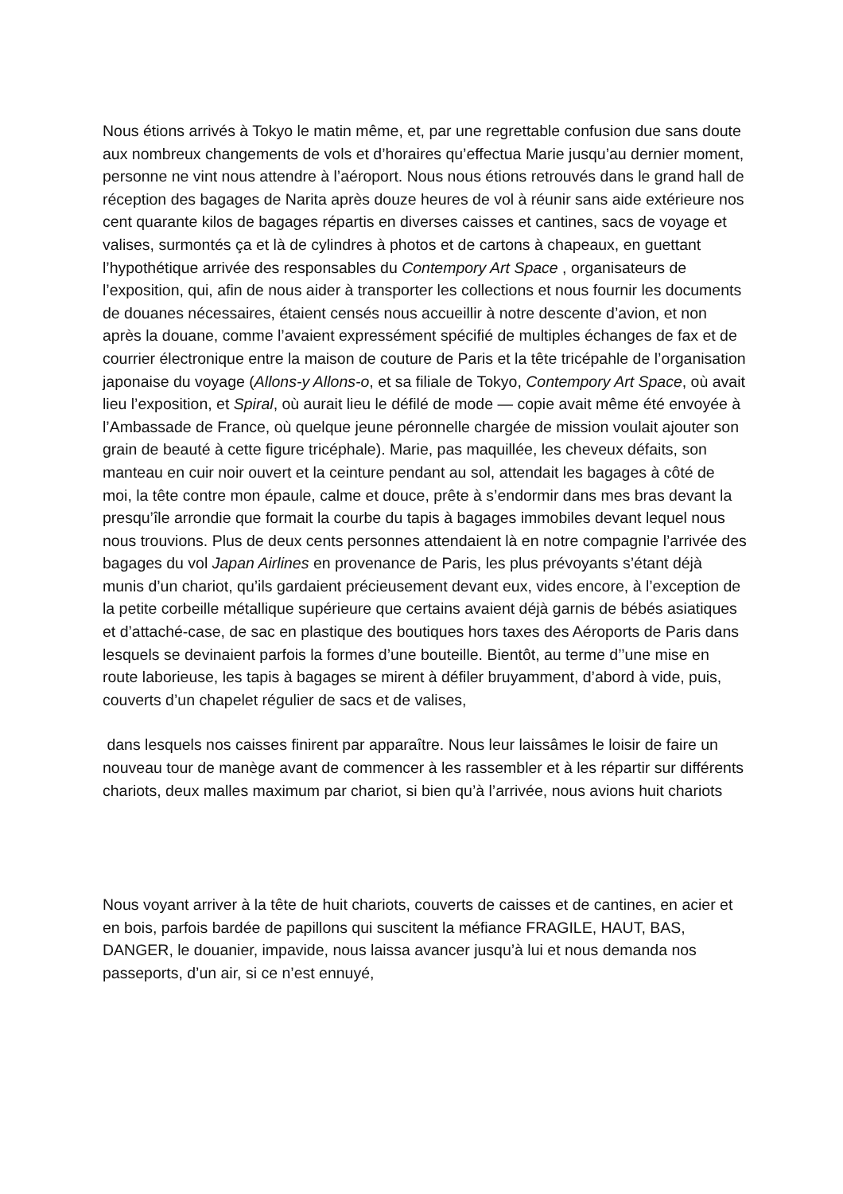Nous étions arrivés à Tokyo le matin même, et, par une regrettable confusion due sans doute aux nombreux changements de vols et d’horaires qu’effectua Marie jusqu’au dernier moment, personne ne vint nous attendre à l’aéroport. Nous nous étions retrouvés dans le grand hall de réception des bagages de Narita après douze heures de vol à réunir sans aide extérieure nos cent quarante kilos de bagages répartis en diverses caisses et cantines, sacs de voyage et valises, surmontés ça et là de cylindres à photos et de cartons à chapeaux, en guettant l’hypothétique arrivée des responsables du Contempory Art Space , organisateurs de l’exposition, qui, afin de nous aider à transporter les collections et nous fournir les documents de douanes nécessaires, étaient censés nous accueillir à notre descente d’avion, et non après la douane, comme l’avaient expressément spécifié de multiples échanges de fax et de courrier électronique entre la maison de couture de Paris et la tête tricépahle de l’organisation japonaise du voyage (Allons-y Allons-o, et sa filiale de Tokyo, Contempory Art Space, où avait lieu l’exposition, et Spiral, où aurait lieu le défilé de mode — copie avait même été envoyée à l’Ambassade de France, où quelque jeune péronnelle chargée de mission voulait ajouter son grain de beauté à cette figure tricéphale). Marie, pas maquillée, les cheveux défaits, son manteau en cuir noir ouvert et la ceinture pendant au sol, attendait les bagages à côté de moi, la tête contre mon épaule, calme et douce, prête à s’endormir dans mes bras devant la presqu’île arrondie que formait la courbe du tapis à bagages immobiles devant lequel nous nous trouvions. Plus de deux cents personnes attendaient là en notre compagnie l’arrivée des bagages du vol Japan Airlines en provenance de Paris, les plus prévoyants s’étant déjà munis d’un chariot, qu’ils gardaient précieusement devant eux, vides encore, à l’exception de la petite corbeille métallique supérieure que certains avaient déjà garnis de bébés asiatiques et d’attaché-case, de sac en plastique des boutiques hors taxes des Aéroports de Paris dans lesquels se devinaient parfois la formes d’une bouteille. Bientôt, au terme d’’une mise en route laborieuse, les tapis à bagages se mirent à défiler bruyamment, d’abord à vide, puis, couverts d’un chapelet régulier de sacs et de valises,
dans lesquels nos caisses finirent par apparaître. Nous leur laissâmes le loisir de faire un nouveau tour de manège avant de commencer à les rassembler et à les répartir sur différents chariots, deux malles maximum par chariot, si bien qu’à l’arrivée, nous avions huit chariots
Nous voyant arriver à la tête de huit chariots, couverts de caisses et de cantines, en acier et en bois, parfois bardée de papillons qui suscitent la méfiance FRAGILE, HAUT, BAS, DANGER, le douanier, impavide, nous laissa avancer jusqu’à lui et nous demanda nos passeports, d’un air, si ce n’est ennuyé,